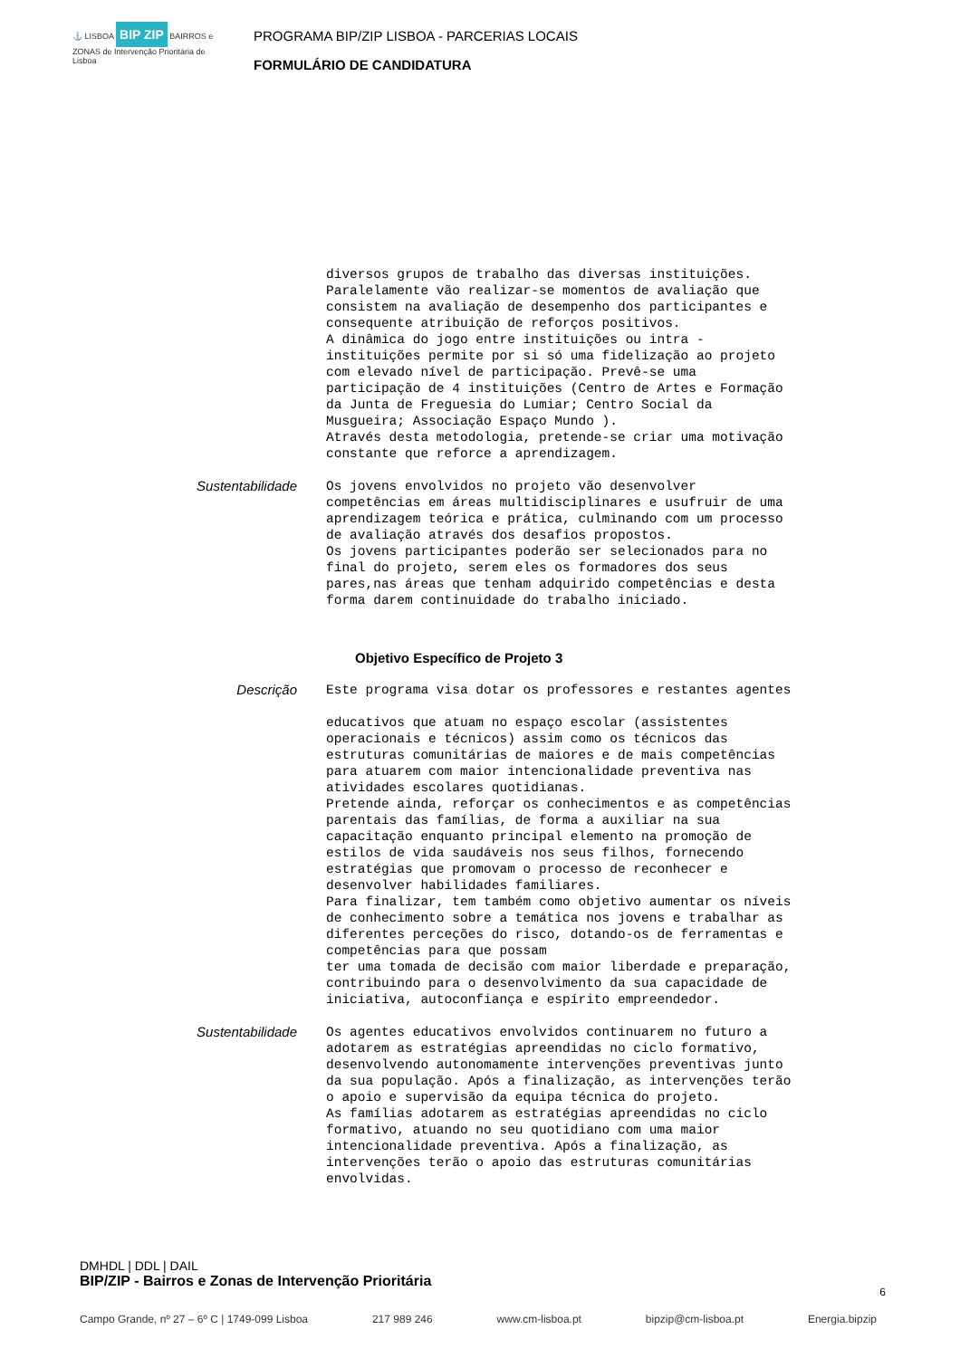⚓ LISBOA BIP ZIP BAIRROS e ZONAS de Intervenção Prioritária de Lisboa
PROGRAMA BIP/ZIP LISBOA - PARCERIAS LOCAIS
FORMULÁRIO DE CANDIDATURA
diversos grupos de trabalho das diversas instituições. Paralelamente vão realizar-se momentos de avaliação que consistem na avaliação de desempenho dos participantes e consequente atribuição de reforços positivos. A dinâmica do jogo entre instituições ou intra - instituições permite por si só uma fidelização ao projeto com elevado nível de participação. Prevê-se uma participação de 4 instituições (Centro de Artes e Formação da Junta de Freguesia do Lumiar; Centro Social da Musgueira; Associação Espaço Mundo ). Através desta metodologia, pretende-se criar uma motivação constante que reforce a aprendizagem.
Sustentabilidade
Os jovens envolvidos no projeto vão desenvolver competências em áreas multidisciplinares e usufruir de uma aprendizagem teórica e prática, culminando com um processo de avaliação através dos desafios propostos. Os jovens participantes poderão ser selecionados para no final do projeto, serem eles os formadores dos seus pares,nas áreas que tenham adquirido competências e desta forma darem continuidade do trabalho iniciado.
Objetivo Específico de Projeto 3
Descrição
Este programa visa dotar os professores e restantes agentes educativos que atuam no espaço escolar (assistentes operacionais e técnicos) assim como os técnicos das estruturas comunitárias de maiores e de mais competências para atuarem com maior intencionalidade preventiva nas atividades escolares quotidianas. Pretende ainda, reforçar os conhecimentos e as competências parentais das famílias, de forma a auxiliar na sua capacitação enquanto principal elemento na promoção de estilos de vida saudáveis nos seus filhos, fornecendo estratégias que promovam o processo de reconhecer e desenvolver habilidades familiares. Para finalizar, tem também como objetivo aumentar os níveis de conhecimento sobre a temática nos jovens e trabalhar as diferentes perceções do risco, dotando-os de ferramentas e competências para que possam ter uma tomada de decisão com maior liberdade e preparação, contribuindo para o desenvolvimento da sua capacidade de iniciativa, autoconfiança e espírito empreendedor.
Sustentabilidade
Os agentes educativos envolvidos continuarem no futuro a adotarem as estratégias apreendidas no ciclo formativo, desenvolvendo autonomamente intervenções preventivas junto da sua população. Após a finalização, as intervenções terão o apoio e supervisão da equipa técnica do projeto. As famílias adotarem as estratégias apreendidas no ciclo formativo, atuando no seu quotidiano com uma maior intencionalidade preventiva. Após a finalização, as intervenções terão o apoio das estruturas comunitárias envolvidas.
DMHDL | DDL | DAIL
BIP/ZIP - Bairros e Zonas de Intervenção Prioritária
6
Campo Grande, nº 27 – 6º C | 1749-099 Lisboa 217 989 246 www.cm-lisboa.pt bipzip@cm-lisboa.pt Energia.bipzip